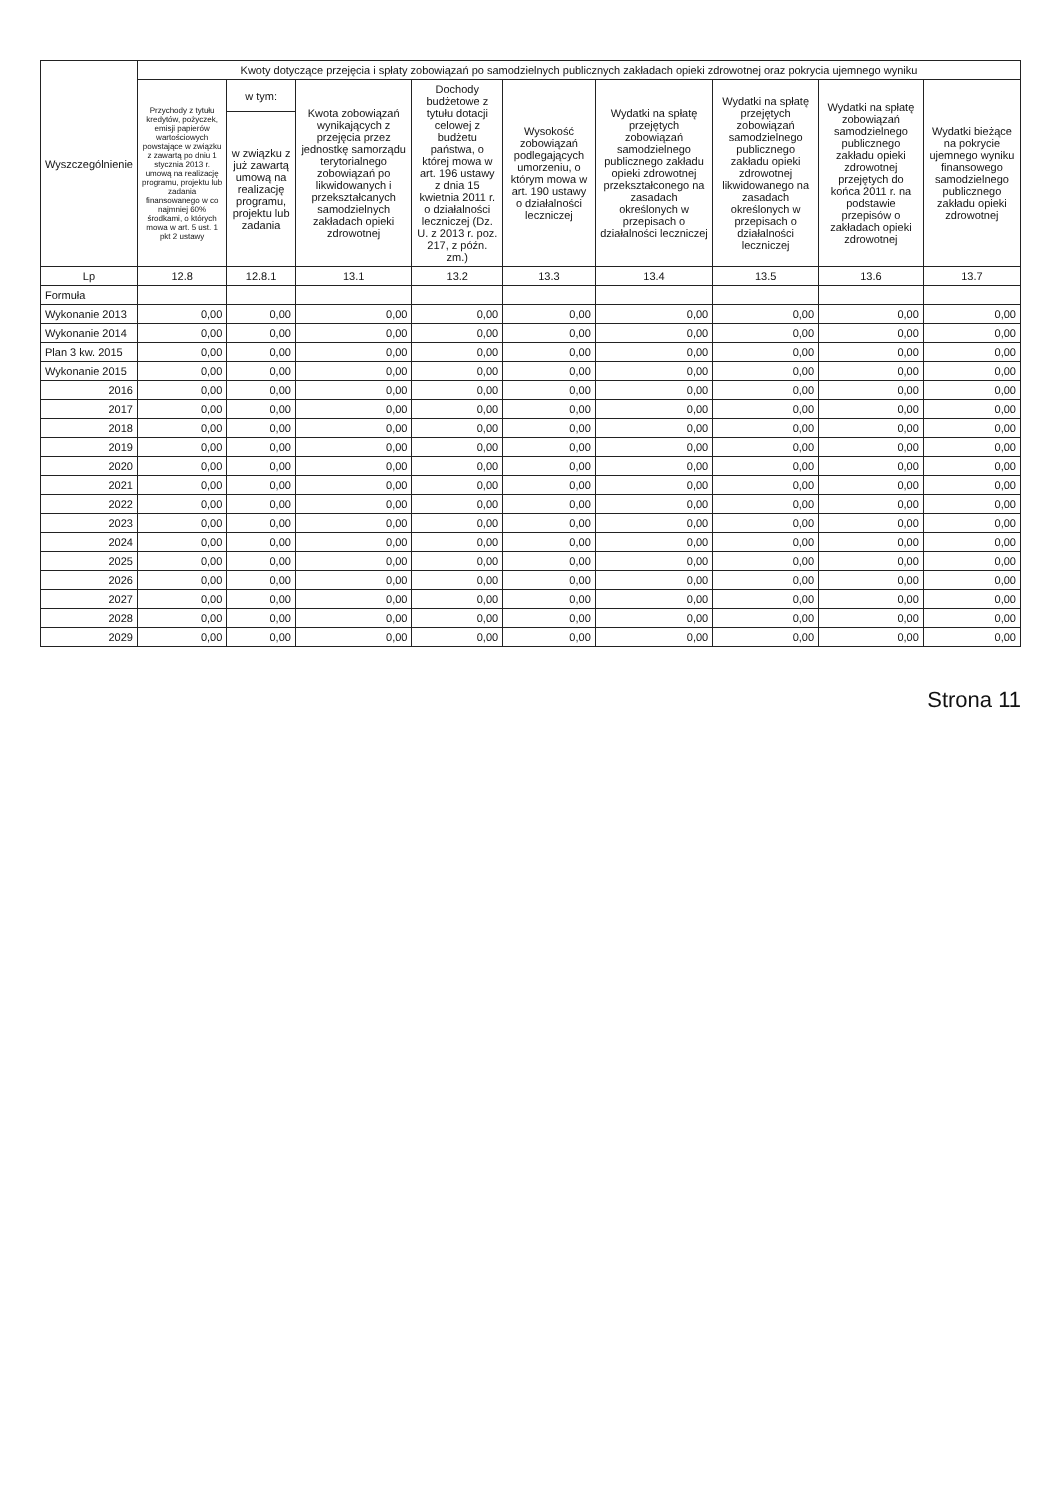| Wyszczególnienie | Kwoty dotyczące przejęcia i spłaty zobowiązań po samodzielnych publicznych zakładach opieki zdrowotnej oraz pokrycia ujemnego wyniku | | | | | | | | |
| --- | --- | --- | --- | --- | --- | --- | --- | --- | --- |
| | Przychody z tytułu kredytów, pożyczek, emisji papierów wartościowych powstające w związku z zawartą po dniu 1 stycznia 2013 r. umową na realizację programu, projektu lub zadania finansowanego w co najmniej 60% środkami, o których mowa w art. 5 ust. 1 pkt 2 ustawy | w tym: | Kwota zobowiązań wynikających z przejęcia przez jednostkę samorządu terytorialnego zobowiązań po likwidowanych i przekształcanych samodzielnych zakładach opieki zdrowotnej | Dochody budżetowe z tytułu dotacji celowej z budżetu państwa, o której mowa w art. 196 ustawy z dnia 15 kwietnia 2011 r. o działalności leczniczej (Dz. U. z 2013 r. poz. 217, z późn. zm.) | Wysokość zobowiązań podlegających umorzeniu, o którym mowa w art. 190 ustawy o działalności leczniczej | Wydatki na spłatę przejętych zobowiązań samodzielnego publicznego zakładu opieki zdrowotnej przekształconego na zasadach określonych w przepisach o działalności leczniczej | Wydatki na spłatę przejętych zobowiązań samodzielnego publicznego zakładu opieki zdrowotnej likwidowanego na zasadach określonych w przepisach o działalności leczniczej | Wydatki na spłatę zobowiązań samodzielnego publicznego zakładu opieki zdrowotnej przejętych do końca 2011 r. na podstawie przepisów o zakładach opieki zdrowotnej | Wydatki bieżące na pokrycie ujemnego wyniku finansowego samodzielnego publicznego zakładu opieki zdrowotnej |
| | | w związku z już zawartą umową na realizację programu, projektu lub zadania | | | | | | | |
| Lp | 12.8 | 12.8.1 | 13.1 | 13.2 | 13.3 | 13.4 | 13.5 | 13.6 | 13.7 |
| Formuła | | | | | | | | | |
| Wykonanie 2013 | 0,00 | 0,00 | 0,00 | 0,00 | 0,00 | 0,00 | 0,00 | 0,00 | 0,00 |
| Wykonanie 2014 | 0,00 | 0,00 | 0,00 | 0,00 | 0,00 | 0,00 | 0,00 | 0,00 | 0,00 |
| Plan 3 kw. 2015 | 0,00 | 0,00 | 0,00 | 0,00 | 0,00 | 0,00 | 0,00 | 0,00 | 0,00 |
| Wykonanie 2015 | 0,00 | 0,00 | 0,00 | 0,00 | 0,00 | 0,00 | 0,00 | 0,00 | 0,00 |
| 2016 | 0,00 | 0,00 | 0,00 | 0,00 | 0,00 | 0,00 | 0,00 | 0,00 | 0,00 |
| 2017 | 0,00 | 0,00 | 0,00 | 0,00 | 0,00 | 0,00 | 0,00 | 0,00 | 0,00 |
| 2018 | 0,00 | 0,00 | 0,00 | 0,00 | 0,00 | 0,00 | 0,00 | 0,00 | 0,00 |
| 2019 | 0,00 | 0,00 | 0,00 | 0,00 | 0,00 | 0,00 | 0,00 | 0,00 | 0,00 |
| 2020 | 0,00 | 0,00 | 0,00 | 0,00 | 0,00 | 0,00 | 0,00 | 0,00 | 0,00 |
| 2021 | 0,00 | 0,00 | 0,00 | 0,00 | 0,00 | 0,00 | 0,00 | 0,00 | 0,00 |
| 2022 | 0,00 | 0,00 | 0,00 | 0,00 | 0,00 | 0,00 | 0,00 | 0,00 | 0,00 |
| 2023 | 0,00 | 0,00 | 0,00 | 0,00 | 0,00 | 0,00 | 0,00 | 0,00 | 0,00 |
| 2024 | 0,00 | 0,00 | 0,00 | 0,00 | 0,00 | 0,00 | 0,00 | 0,00 | 0,00 |
| 2025 | 0,00 | 0,00 | 0,00 | 0,00 | 0,00 | 0,00 | 0,00 | 0,00 | 0,00 |
| 2026 | 0,00 | 0,00 | 0,00 | 0,00 | 0,00 | 0,00 | 0,00 | 0,00 | 0,00 |
| 2027 | 0,00 | 0,00 | 0,00 | 0,00 | 0,00 | 0,00 | 0,00 | 0,00 | 0,00 |
| 2028 | 0,00 | 0,00 | 0,00 | 0,00 | 0,00 | 0,00 | 0,00 | 0,00 | 0,00 |
| 2029 | 0,00 | 0,00 | 0,00 | 0,00 | 0,00 | 0,00 | 0,00 | 0,00 | 0,00 |
Strona 11